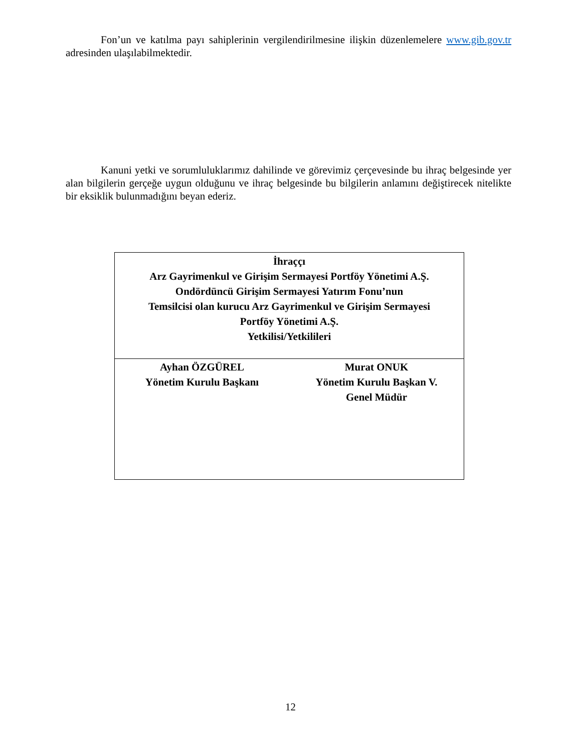Fon’un ve katılma payı sahiplerinin vergilendirilmesine ilişkin düzenlemelere www.gib.gov.tr adresinden ulaşılabilmektedir.
Kanuni yetki ve sorumluluklarımız dahilinde ve görevimiz çerçevesinde bu ihraç belgesinde yer alan bilgilerin gerçeğe uygun olduğunu ve ihraç belgesinde bu bilgilerin anlamını değiştirecek nitelikte bir eksiklik bulunmadığını beyan ederiz.
| İhraççı Arz Gayrimenkul ve Girişim Sermayesi Portföy Yönetimi A.Ş. Ondördüncü Girişim Sermayesi Yatırım Fonu’nun Temsilcisi olan kurucu Arz Gayrimenkul ve Girişim Sermayesi Portföy Yönetimi A.Ş. Yetkilisi/Yetkilileri | |
| Ayhan ÖZGÜREL Yönetim Kurulu Başkanı | Murat ONUK Yönetim Kurulu Başkan V. Genel Müdür |
12